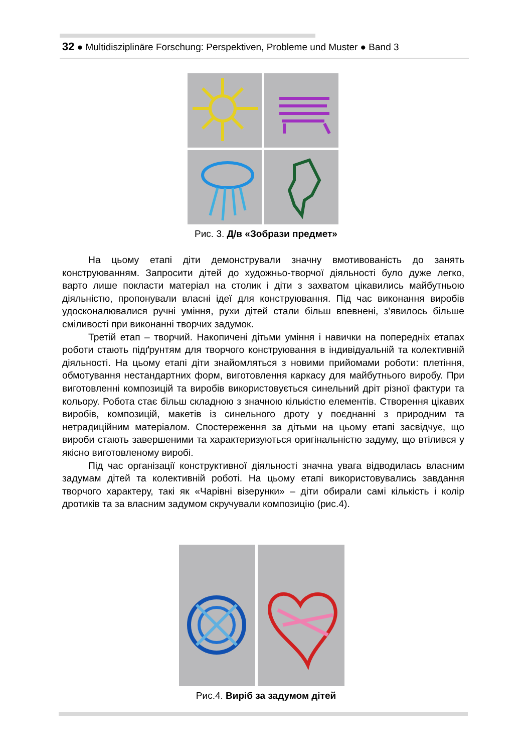32 ● Multidisziplinäre Forschung: Perspektiven, Probleme und Muster ● Band 3
Рис. 3. Д/в «Зобрази предмет»
На цьому етапі діти демонстрували значну вмотивованість до занять конструюванням. Запросити дітей до художньо-творчої діяльності було дуже легко, варто лише покласти матеріал на столик і діти з захватом цікавились майбутньою діяльністю, пропонували власні ідеї для конструювання. Під час виконання виробів удосконалювалися ручні уміння, рухи дітей стали більш впевнені, з’явилось більше сміливості при виконанні творчих задумок.
Третій етап – творчий. Накопичені дітьми уміння і навички на попередніх етапах роботи стають підґрунтям для творчого конструювання в індивідуальній та колективній діяльності. На цьому етапі діти знайомляться з новими прийомами роботи: плетіння, обмотування нестандартних форм, виготовлення каркасу для майбутнього виробу. При виготовленні композицій та виробів використовується синельний дріт різної фактури та кольору. Робота стає більш складною з значною кількістю елементів. Створення цікавих виробів, композицій, макетів із синельного дроту у поєднанні з природним та нетрадиційним матеріалом. Спостереження за дітьми на цьому етапі засвідчує, що вироби стають завершеними та характеризуються оригінальністю задуму, що втілився у якісно виготовленому виробі.
Під час організації конструктивної діяльності значна увага відводилась власним задумам дітей та колективній роботі. На цьому етапі використовувались завдання творчого характеру, такі як «Чарівні візерунки» – діти обирали самі кількість і колір дротиків та за власним задумом скручували композицію (рис.4).
Рис.4. Виріб за задумом дітей